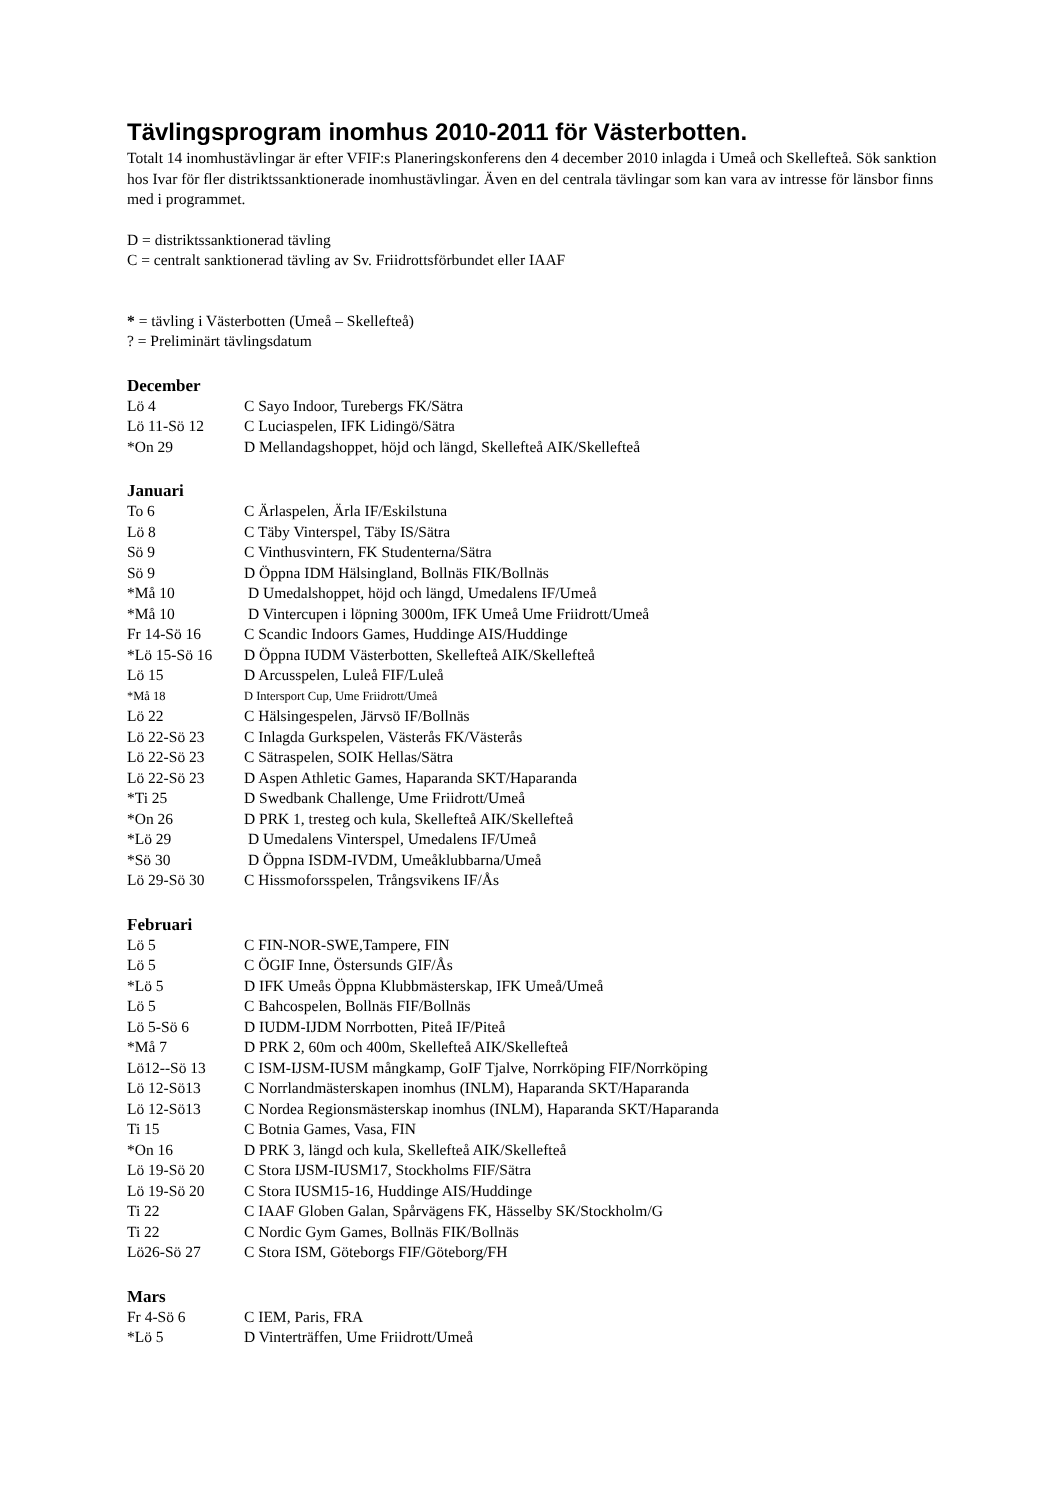Tävlingsprogram inomhus 2010-2011 för Västerbotten.
Totalt 14 inomhustävlingar är efter VFIF:s Planeringskonferens den 4 december 2010 inlagda i Umeå och Skellefteå. Sök sanktion hos Ivar för fler distriktssanktionerade inomhustävlingar. Även en del centrala tävlingar som kan vara av intresse för länsbor finns med i programmet.
D = distriktssanktionerad tävling
C = centralt sanktionerad tävling av Sv. Friidrottsförbundet eller IAAF
* = tävling i Västerbotten (Umeå – Skellefteå)
? = Preliminärt tävlingsdatum
December
| Lö 4 | C Sayo Indoor, Turebergs FK/Sätra |
| Lö 11-Sö 12 | C Luciaspelen, IFK Lidingö/Sätra |
| *On 29 | D Mellandagshoppet, höjd och längd, Skellefteå AIK/Skellefteå |
Januari
| To 6 | C Ärlaspelen, Ärla IF/Eskilstuna |
| Lö 8 | C Täby Vinterspel, Täby IS/Sätra |
| Sö 9 | C Vinthusvintern, FK Studenterna/Sätra |
| Sö 9 | D Öppna IDM Hälsingland, Bollnäs FIK/Bollnäs |
| *Må 10 | D Umedalshoppet, höjd och längd, Umedalens IF/Umeå |
| *Må 10 | D Vintercupen i löpning 3000m, IFK Umeå Ume Friidrott/Umeå |
| Fr 14-Sö 16 | C Scandic Indoors Games, Huddinge AIS/Huddinge |
| *Lö 15-Sö 16 | D Öppna IUDM Västerbotten, Skellefteå AIK/Skellefteå |
| Lö 15 | D Arcusspelen, Luleå FIF/Luleå |
| *Må 18 | D Intersport Cup, Ume Friidrott/Umeå |
| Lö 22 | C Hälsingespelen, Järvsö IF/Bollnäs |
| Lö 22-Sö 23 | C Inlagda Gurkspelen, Västerås FK/Västerås |
| Lö 22-Sö 23 | C Sätraspelen, SOIK Hellas/Sätra |
| Lö 22-Sö 23 | D Aspen Athletic Games, Haparanda SKT/Haparanda |
| *Ti 25 | D Swedbank Challenge, Ume Friidrott/Umeå |
| *On 26 | D PRK 1, tresteg och kula, Skellefteå AIK/Skellefteå |
| *Lö 29 | D Umedalens Vinterspel, Umedalens IF/Umeå |
| *Sö 30 | D Öppna ISDM-IVDM, Umeåklubbarna/Umeå |
| Lö 29-Sö 30 | C Hissmoforsspelen, Trångsvikens IF/Ås |
Februari
| Lö 5 | C FIN-NOR-SWE,Tampere, FIN |
| Lö 5 | C ÖGIF Inne, Östersunds GIF/Ås |
| *Lö 5 | D IFK Umeås Öppna Klubbmästerskap, IFK Umeå/Umeå |
| Lö 5 | C Bahcospelen, Bollnäs FIF/Bollnäs |
| Lö 5-Sö 6 | D IUDM-IJDM Norrbotten, Piteå IF/Piteå |
| *Må 7 | D PRK 2, 60m och 400m, Skellefteå AIK/Skellefteå |
| Lö12--Sö 13 | C ISM-IJSM-IUSM mångkamp, GoIF Tjalve, Norrköping FIF/Norrköping |
| Lö 12-Sö13 | C Norrlandmästerskapen inomhus (INLM), Haparanda SKT/Haparanda |
| Lö 12-Sö13 | C Nordea Regionsmästerskap inomhus (INLM), Haparanda SKT/Haparanda |
| Ti 15 | C Botnia Games, Vasa, FIN |
| *On 16 | D PRK 3, längd och kula, Skellefteå AIK/Skellefteå |
| Lö 19-Sö 20 | C Stora IJSM-IUSM17, Stockholms FIF/Sätra |
| Lö 19-Sö 20 | C Stora IUSM15-16, Huddinge AIS/Huddinge |
| Ti 22 | C IAAF Globen Galan, Spårvägens FK, Hässelby SK/Stockholm/G |
| Ti 22 | C Nordic Gym Games, Bollnäs FIK/Bollnäs |
| Lö26-Sö 27 | C Stora ISM, Göteborgs FIF/Göteborg/FH |
Mars
| Fr 4-Sö 6 | C IEM, Paris, FRA |
| *Lö 5 | D Vinterträffen, Ume Friidrott/Umeå |